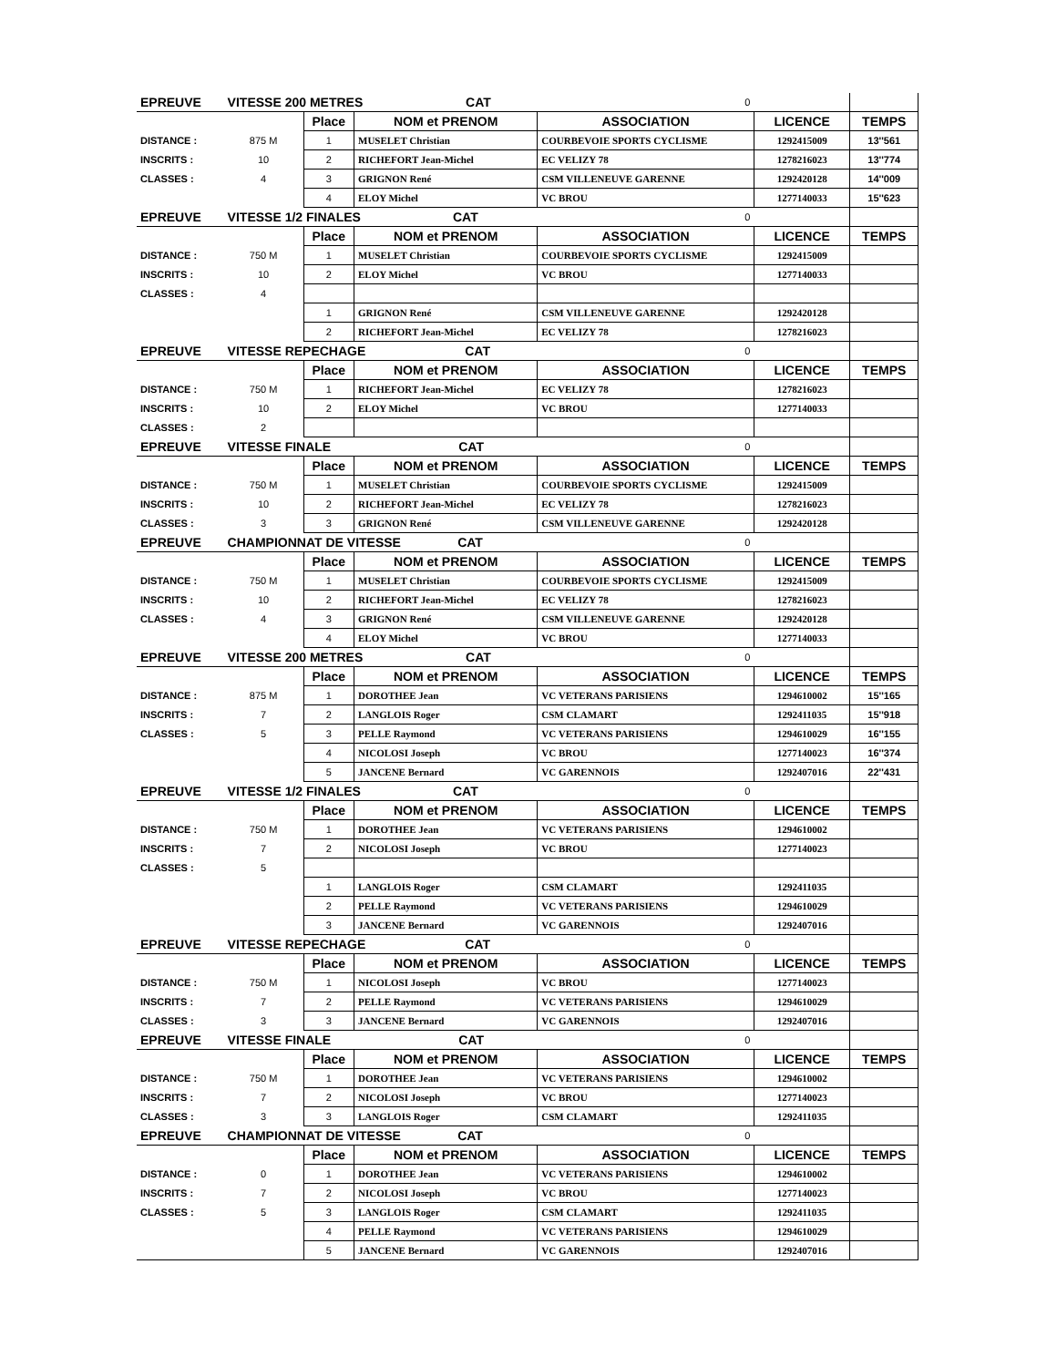| EPREUVE | VITESSE 200 METRES CAT | | | 0 | | |
| | | Place | NOM et PRENOM | ASSOCIATION | LICENCE | TEMPS |
| DISTANCE : | 875 M | 1 | MUSELET Christian | COURBEVOIE SPORTS CYCLISME | 1292415009 | 13''561 |
| INSCRITS : | 10 | 2 | RICHEFORT Jean-Michel | EC VELIZY 78 | 1278216023 | 13''774 |
| CLASSES : | 4 | 3 | GRIGNON René | CSM VILLENEUVE GARENNE | 1292420128 | 14''009 |
| | | 4 | ELOY Michel | VC BROU | 1277140033 | 15''623 |
| EPREUVE | VITESSE 1/2 FINALES CAT | | | 0 | | |
| | | Place | NOM et PRENOM | ASSOCIATION | LICENCE | TEMPS |
| DISTANCE : | 750 M | 1 | MUSELET Christian | COURBEVOIE SPORTS CYCLISME | 1292415009 | |
| INSCRITS : | 10 | 2 | ELOY Michel | VC BROU | 1277140033 | |
| CLASSES : | 4 | | | | | |
| | | 1 | GRIGNON René | CSM VILLENEUVE GARENNE | 1292420128 | |
| | | 2 | RICHEFORT Jean-Michel | EC VELIZY 78 | 1278216023 | |
| EPREUVE | VITESSE REPECHAGE CAT | | | 0 | | |
| | | Place | NOM et PRENOM | ASSOCIATION | LICENCE | TEMPS |
| DISTANCE : | 750 M | 1 | RICHEFORT Jean-Michel | EC VELIZY 78 | 1278216023 | |
| INSCRITS : | 10 | 2 | ELOY Michel | VC BROU | 1277140033 | |
| CLASSES : | 2 | | | | | |
| EPREUVE | VITESSE FINALE CAT | | | 0 | | |
| | | Place | NOM et PRENOM | ASSOCIATION | LICENCE | TEMPS |
| DISTANCE : | 750 M | 1 | MUSELET Christian | COURBEVOIE SPORTS CYCLISME | 1292415009 | |
| INSCRITS : | 10 | 2 | RICHEFORT Jean-Michel | EC VELIZY 78 | 1278216023 | |
| CLASSES : | 3 | 3 | GRIGNON René | CSM VILLENEUVE GARENNE | 1292420128 | |
| EPREUVE | CHAMPIONNAT DE VITESSE CAT | | | 0 | | |
| | | Place | NOM et PRENOM | ASSOCIATION | LICENCE | TEMPS |
| DISTANCE : | 750 M | 1 | MUSELET Christian | COURBEVOIE SPORTS CYCLISME | 1292415009 | |
| INSCRITS : | 10 | 2 | RICHEFORT Jean-Michel | EC VELIZY 78 | 1278216023 | |
| CLASSES : | 4 | 3 | GRIGNON René | CSM VILLENEUVE GARENNE | 1292420128 | |
| | | 4 | ELOY Michel | VC BROU | 1277140033 | |
| EPREUVE | VITESSE 200 METRES CAT | | | 0 | | |
| | | Place | NOM et PRENOM | ASSOCIATION | LICENCE | TEMPS |
| DISTANCE : | 875 M | 1 | DOROTHEE Jean | VC VETERANS PARISIENS | 1294610002 | 15''165 |
| INSCRITS : | 7 | 2 | LANGLOIS Roger | CSM CLAMART | 1292411035 | 15''918 |
| CLASSES : | 5 | 3 | PELLE Raymond | VC VETERANS PARISIENS | 1294610029 | 16''155 |
| | | 4 | NICOLOSI Joseph | VC BROU | 1277140023 | 16''374 |
| | | 5 | JANCENE Bernard | VC GARENNOIS | 1292407016 | 22''431 |
| EPREUVE | VITESSE 1/2 FINALES CAT | | | 0 | | |
| | | Place | NOM et PRENOM | ASSOCIATION | LICENCE | TEMPS |
| DISTANCE : | 750 M | 1 | DOROTHEE Jean | VC VETERANS PARISIENS | 1294610002 | |
| INSCRITS : | 7 | 2 | NICOLOSI Joseph | VC BROU | 1277140023 | |
| CLASSES : | 5 | | | | | |
| | | 1 | LANGLOIS Roger | CSM CLAMART | 1292411035 | |
| | | 2 | PELLE Raymond | VC VETERANS PARISIENS | 1294610029 | |
| | | 3 | JANCENE Bernard | VC GARENNOIS | 1292407016 | |
| EPREUVE | VITESSE REPECHAGE CAT | | | 0 | | |
| | | Place | NOM et PRENOM | ASSOCIATION | LICENCE | TEMPS |
| DISTANCE : | 750 M | 1 | NICOLOSI Joseph | VC BROU | 1277140023 | |
| INSCRITS : | 7 | 2 | PELLE Raymond | VC VETERANS PARISIENS | 1294610029 | |
| CLASSES : | 3 | 3 | JANCENE Bernard | VC GARENNOIS | 1292407016 | |
| EPREUVE | VITESSE FINALE CAT | | | 0 | | |
| | | Place | NOM et PRENOM | ASSOCIATION | LICENCE | TEMPS |
| DISTANCE : | 750 M | 1 | DOROTHEE Jean | VC VETERANS PARISIENS | 1294610002 | |
| INSCRITS : | 7 | 2 | NICOLOSI Joseph | VC BROU | 1277140023 | |
| CLASSES : | 3 | 3 | LANGLOIS Roger | CSM CLAMART | 1292411035 | |
| EPREUVE | CHAMPIONNAT DE VITESSE CAT | | | 0 | | |
| | | Place | NOM et PRENOM | ASSOCIATION | LICENCE | TEMPS |
| DISTANCE : | 0 | 1 | DOROTHEE Jean | VC VETERANS PARISIENS | 1294610002 | |
| INSCRITS : | 7 | 2 | NICOLOSI Joseph | VC BROU | 1277140023 | |
| CLASSES : | 5 | 3 | LANGLOIS Roger | CSM CLAMART | 1292411035 | |
| | | 4 | PELLE Raymond | VC VETERANS PARISIENS | 1294610029 | |
| | | 5 | JANCENE Bernard | VC GARENNOIS | 1292407016 | |